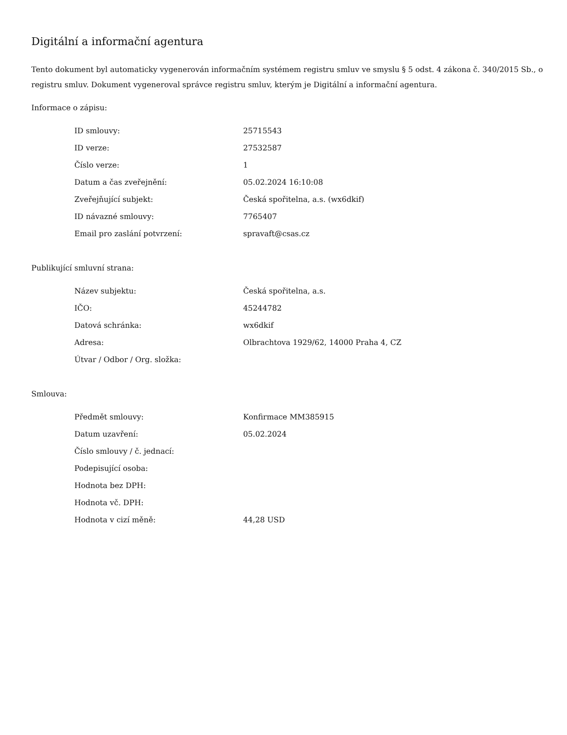Digitální a informační agentura
Tento dokument byl automaticky vygenerován informačním systémem registru smluv ve smyslu § 5 odst. 4 zákona č. 340/2015 Sb., o registru smluv. Dokument vygeneroval správce registru smluv, kterým je Digitální a informační agentura.
Informace o zápisu:
| ID smlouvy: | 25715543 |
| ID verze: | 27532587 |
| Číslo verze: | 1 |
| Datum a čas zveřejnění: | 05.02.2024 16:10:08 |
| Zveřejňující subjekt: | Česká spořitelna, a.s. (wx6dkif) |
| ID návazné smlouvy: | 7765407 |
| Email pro zaslání potvrzení: | spravaft@csas.cz |
Publikující smluvní strana:
| Název subjektu: | Česká spořitelna, a.s. |
| IČO: | 45244782 |
| Datová schránka: | wx6dkif |
| Adresa: | Olbrachtova 1929/62, 14000 Praha 4, CZ |
| Útvar / Odbor / Org. složka: | |
Smlouva:
| Předmět smlouvy: | Konfirmace MM385915 |
| Datum uzavření: | 05.02.2024 |
| Číslo smlouvy / č. jednací: | |
| Podepisující osoba: | |
| Hodnota bez DPH: | |
| Hodnota vč. DPH: | |
| Hodnota v cizí měně: | 44,28 USD |